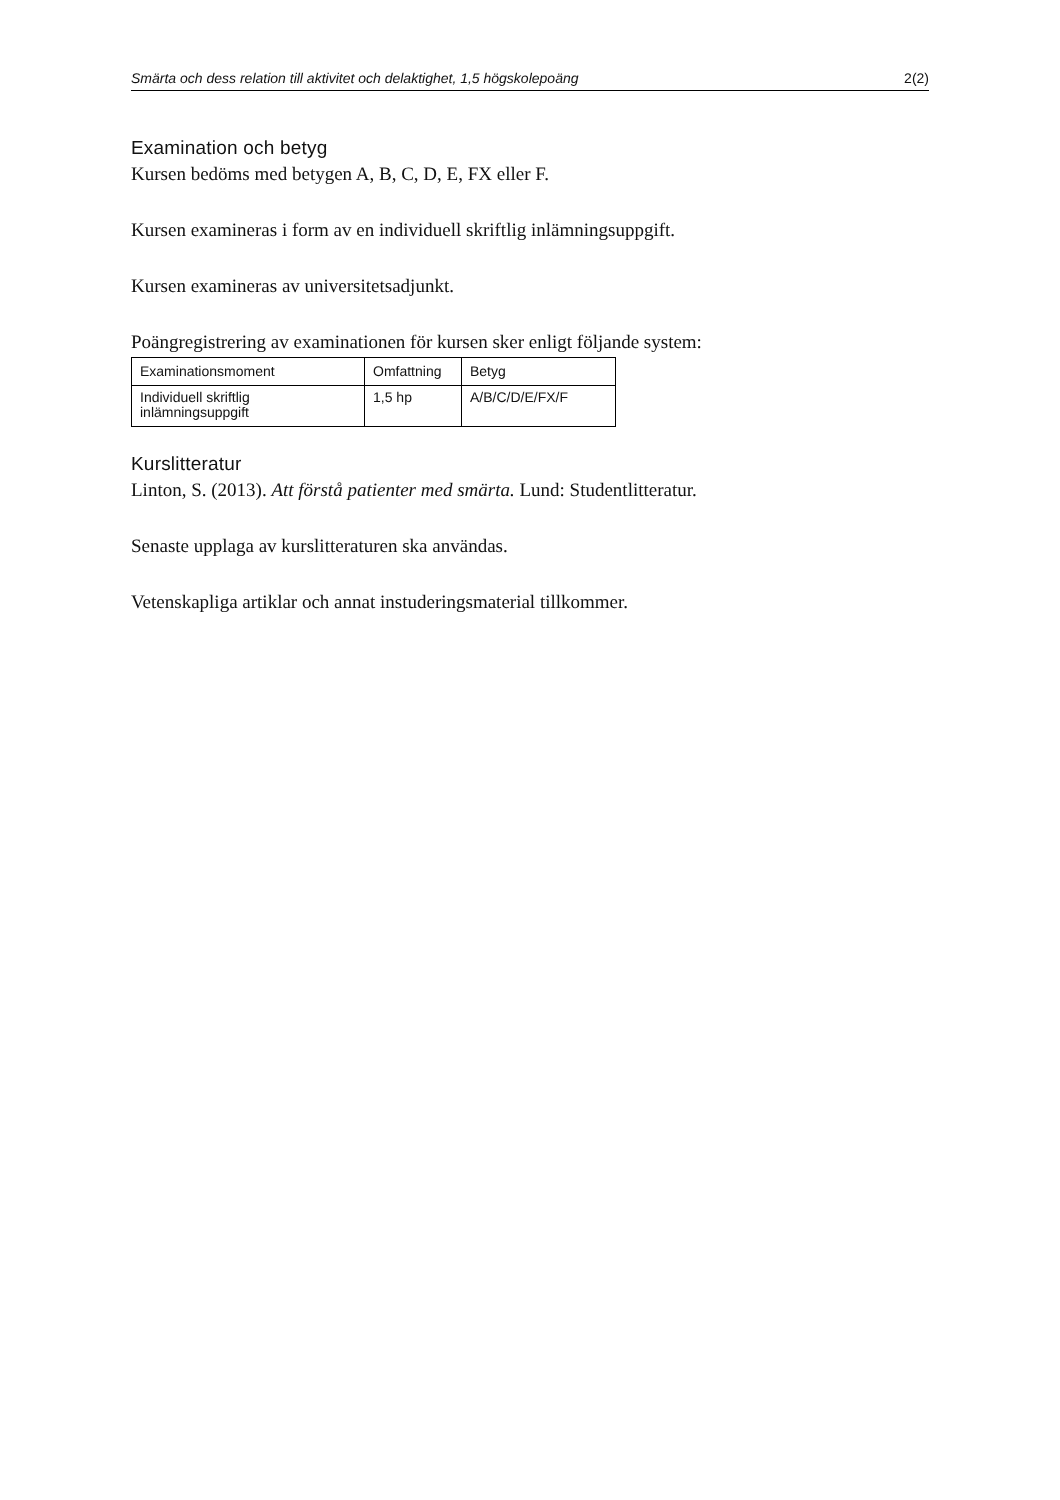Smärta och dess relation till aktivitet och delaktighet, 1,5 högskolepoäng 2(2)
Examination och betyg
Kursen bedöms med betygen A, B, C, D, E, FX eller F.
Kursen examineras i form av en individuell skriftlig inlämningsuppgift.
Kursen examineras av universitetsadjunkt.
Poängregistrering av examinationen för kursen sker enligt följande system:
| Examinationsmoment | Omfattning | Betyg |
| --- | --- | --- |
| Individuell skriftlig inlämningsuppgift | 1,5 hp | A/B/C/D/E/FX/F |
Kurslitteratur
Linton, S. (2013). Att förstå patienter med smärta. Lund: Studentlitteratur.
Senaste upplaga av kurslitteraturen ska användas.
Vetenskapliga artiklar och annat instuderingsmaterial tillkommer.